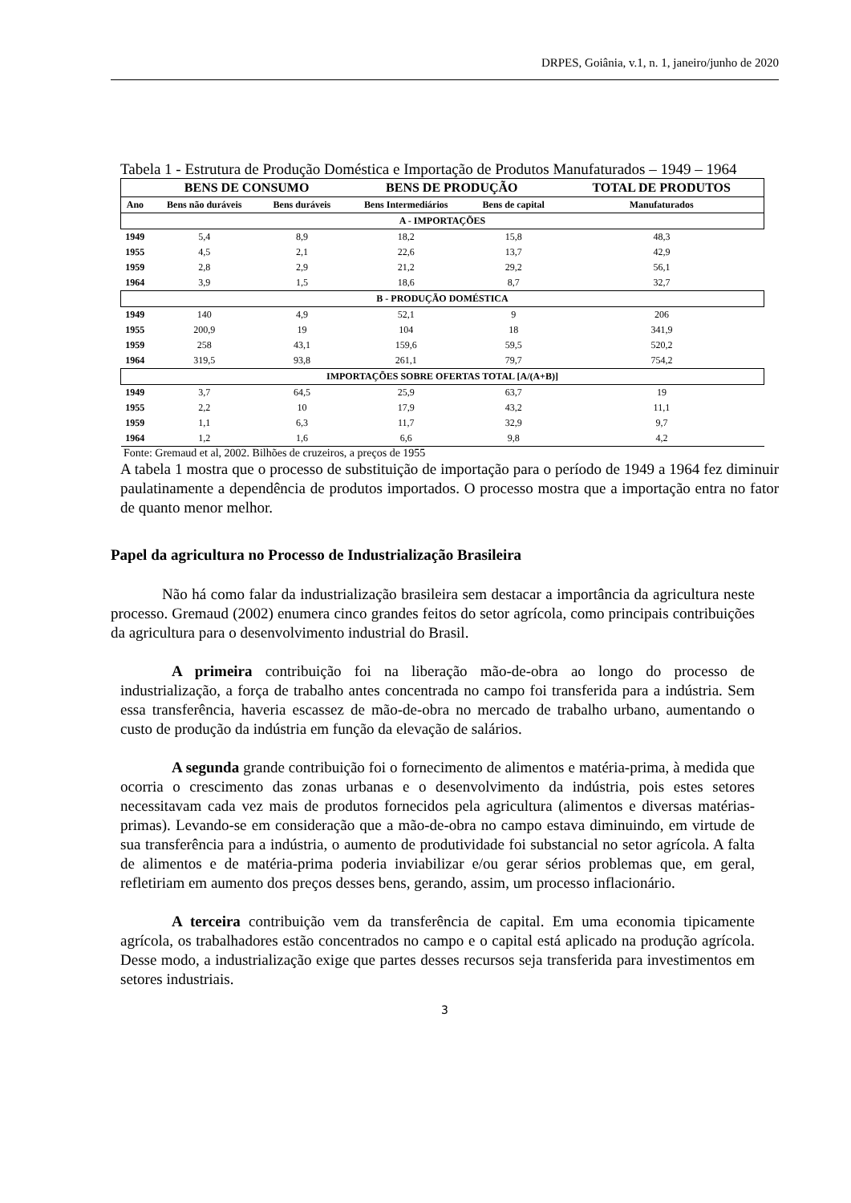DRPES, Goiânia, v.1, n. 1, janeiro/junho de 2020
Tabela 1 - Estrutura de Produção Doméstica e Importação de Produtos Manufaturados – 1949 – 1964
| | BENS DE CONSUMO | | BENS DE PRODUÇÃO | | TOTAL DE PRODUTOS |
| --- | --- | --- | --- | --- | --- |
| Ano | Bens não duráveis | Bens duráveis | Bens Intermediários | Bens de capital | Manufaturados |
| A - IMPORTAÇÕES | | | | | |
| 1949 | 5,4 | 8,9 | 18,2 | 15,8 | 48,3 |
| 1955 | 4,5 | 2,1 | 22,6 | 13,7 | 42,9 |
| 1959 | 2,8 | 2,9 | 21,2 | 29,2 | 56,1 |
| 1964 | 3,9 | 1,5 | 18,6 | 8,7 | 32,7 |
| B - PRODUÇÃO DOMÉSTICA | | | | | |
| 1949 | 140 | 4,9 | 52,1 | 9 | 206 |
| 1955 | 200,9 | 19 | 104 | 18 | 341,9 |
| 1959 | 258 | 43,1 | 159,6 | 59,5 | 520,2 |
| 1964 | 319,5 | 93,8 | 261,1 | 79,7 | 754,2 |
| IMPORTAÇÕES SOBRE OFERTAS TOTAL [A/(A+B)] | | | | | |
| 1949 | 3,7 | 64,5 | 25,9 | 63,7 | 19 |
| 1955 | 2,2 | 10 | 17,9 | 43,2 | 11,1 |
| 1959 | 1,1 | 6,3 | 11,7 | 32,9 | 9,7 |
| 1964 | 1,2 | 1,6 | 6,6 | 9,8 | 4,2 |
Fonte: Gremaud et al, 2002. Bilhões de cruzeiros, a preços de 1955
A tabela 1 mostra que o processo de substituição de importação para o período de 1949 a 1964 fez diminuir paulatinamente a dependência de produtos importados. O processo mostra que a importação entra no fator de quanto menor melhor.
Papel da agricultura no Processo de Industrialização Brasileira
Não há como falar da industrialização brasileira sem destacar a importância da agricultura neste processo. Gremaud (2002) enumera cinco grandes feitos do setor agrícola, como principais contribuições da agricultura para o desenvolvimento industrial do Brasil.
A primeira contribuição foi na liberação mão-de-obra ao longo do processo de industrialização, a força de trabalho antes concentrada no campo foi transferida para a indústria. Sem essa transferência, haveria escassez de mão-de-obra no mercado de trabalho urbano, aumentando o custo de produção da indústria em função da elevação de salários.
A segunda grande contribuição foi o fornecimento de alimentos e matéria-prima, à medida que ocorria o crescimento das zonas urbanas e o desenvolvimento da indústria, pois estes setores necessitavam cada vez mais de produtos fornecidos pela agricultura (alimentos e diversas matérias-primas). Levando-se em consideração que a mão-de-obra no campo estava diminuindo, em virtude de sua transferência para a indústria, o aumento de produtividade foi substancial no setor agrícola. A falta de alimentos e de matéria-prima poderia inviabilizar e/ou gerar sérios problemas que, em geral, refletiriam em aumento dos preços desses bens, gerando, assim, um processo inflacionário.
A terceira contribuição vem da transferência de capital. Em uma economia tipicamente agrícola, os trabalhadores estão concentrados no campo e o capital está aplicado na produção agrícola. Desse modo, a industrialização exige que partes desses recursos seja transferida para investimentos em setores industriais.
3